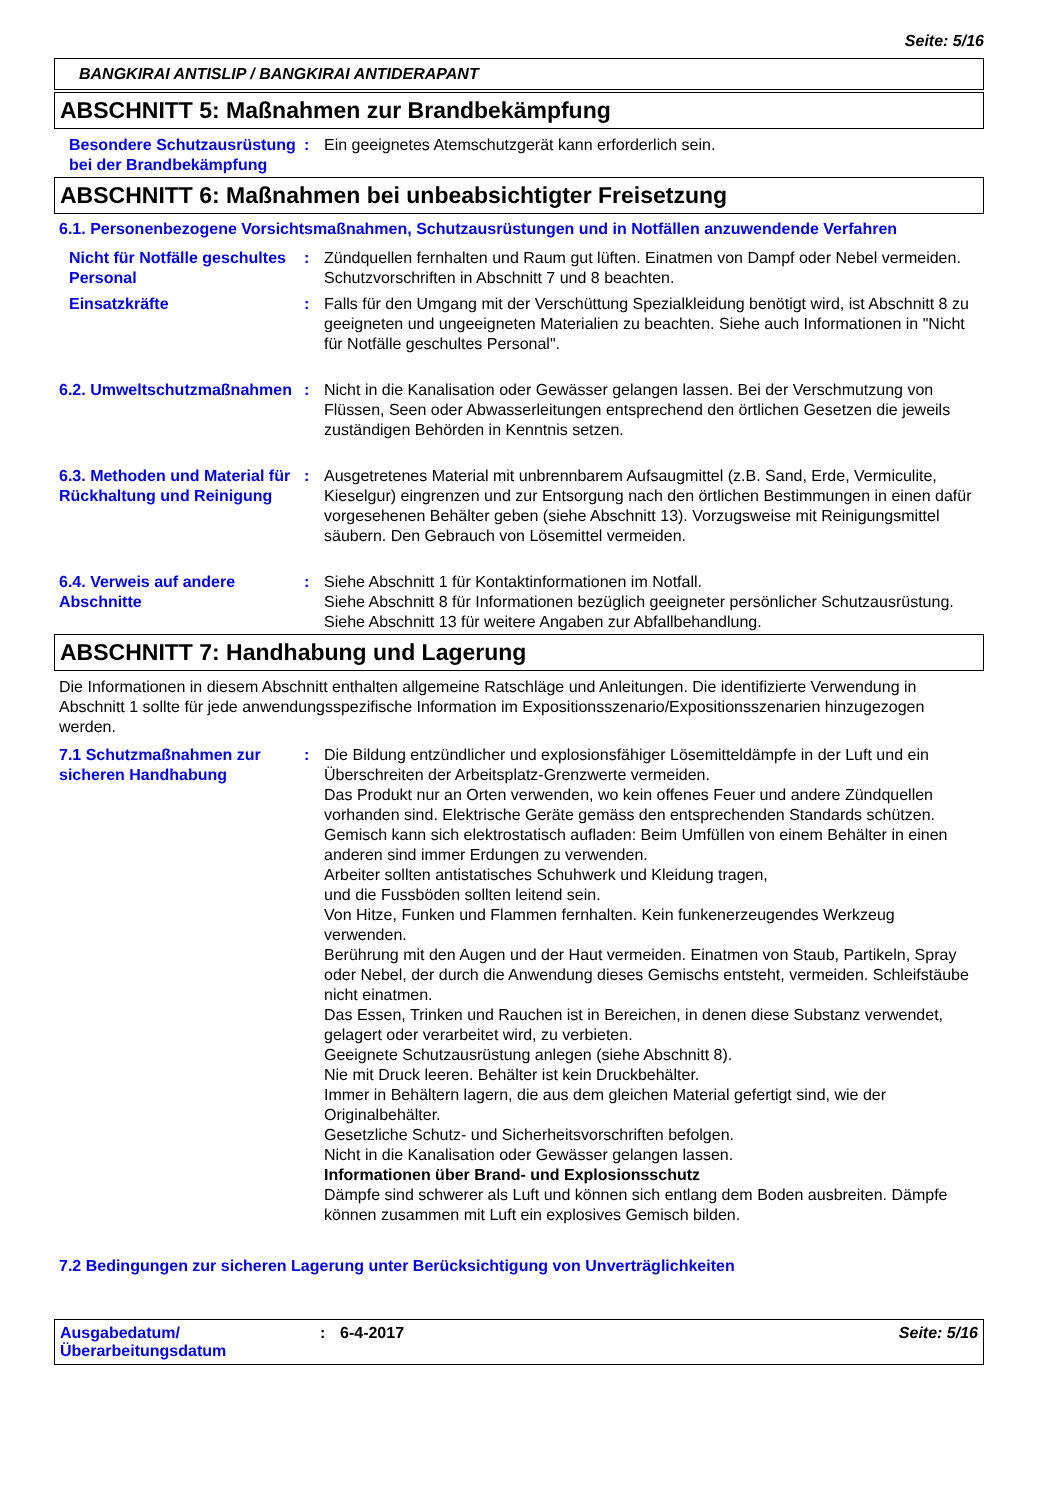Seite: 5/16
BANGKIRAI ANTISLIP / BANGKIRAI ANTIDERAPANT
ABSCHNITT 5: Maßnahmen zur Brandbekämpfung
Besondere Schutzausrüstung bei der Brandbekämpfung
: Ein geeignetes Atemschutzgerät kann erforderlich sein.
ABSCHNITT 6: Maßnahmen bei unbeabsichtigter Freisetzung
6.1. Personenbezogene Vorsichtsmaßnahmen, Schutzausrüstungen und in Notfällen anzuwendende Verfahren
Nicht für Notfälle geschultes Personal
: Zündquellen fernhalten und Raum gut lüften. Einatmen von Dampf oder Nebel vermeiden. Schutzvorschriften in Abschnitt 7 und 8 beachten.
Einsatzkräfte : Falls für den Umgang mit der Verschüttung Spezialkleidung benötigt wird, ist Abschnitt 8 zu geeigneten und ungeeigneten Materialien zu beachten. Siehe auch Informationen in "Nicht für Notfälle geschultes Personal".
6.2. Umweltschutzmaßnahmen : Nicht in die Kanalisation oder Gewässer gelangen lassen. Bei der Verschmutzung von Flüssen, Seen oder Abwasserleitungen entsprechend den örtlichen Gesetzen die jeweils zuständigen Behörden in Kenntnis setzen.
6.3. Methoden und Material für Rückhaltung und Reinigung
: Ausgetretenes Material mit unbrennbarem Aufsaugmittel (z.B. Sand, Erde, Vermiculite, Kieselgur) eingrenzen und zur Entsorgung nach den örtlichen Bestimmungen in einen dafür vorgesehenen Behälter geben (siehe Abschnitt 13). Vorzugsweise mit Reinigungsmittel säubern. Den Gebrauch von Lösemittel vermeiden.
6.4. Verweis auf andere Abschnitte
: Siehe Abschnitt 1 für Kontaktinformationen im Notfall.
Siehe Abschnitt 8 für Informationen bezüglich geeigneter persönlicher Schutzausrüstung.
Siehe Abschnitt 13 für weitere Angaben zur Abfallbehandlung.
ABSCHNITT 7: Handhabung und Lagerung
Die Informationen in diesem Abschnitt enthalten allgemeine Ratschläge und Anleitungen. Die identifizierte Verwendung in Abschnitt 1 sollte für jede anwendungsspezifische Information im Expositionsszenario/Expositionsszenarien hinzugezogen werden.
7.1 Schutzmaßnahmen zur sicheren Handhabung
: Die Bildung entzündlicher und explosionsfähiger Lösemitteldämpfe in der Luft und ein Überschreiten der Arbeitsplatz-Grenzwerte vermeiden.
Das Produkt nur an Orten verwenden, wo kein offenes Feuer und andere Zündquellen vorhanden sind. Elektrische Geräte gemäss den entsprechenden Standards schützen.
Gemisch kann sich elektrostatisch aufladen: Beim Umfüllen von einem Behälter in einen anderen sind immer Erdungen zu verwenden.
Arbeiter sollten antistatisches Schuhwerk und Kleidung tragen,
und die Fussböden sollten leitend sein.
Von Hitze, Funken und Flammen fernhalten. Kein funkenerzeugendes Werkzeug verwenden.
Berührung mit den Augen und der Haut vermeiden. Einatmen von Staub, Partikeln, Spray oder Nebel, der durch die Anwendung dieses Gemischs entsteht, vermeiden. Schleifstäube nicht einatmen.
Das Essen, Trinken und Rauchen ist in Bereichen, in denen diese Substanz verwendet, gelagert oder verarbeitet wird, zu verbieten.
Geeignete Schutzausrüstung anlegen (siehe Abschnitt 8).
Nie mit Druck leeren. Behälter ist kein Druckbehälter.
Immer in Behältern lagern, die aus dem gleichen Material gefertigt sind, wie der Originalbehälter.
Gesetzliche Schutz- und Sicherheitsvorschriften befolgen.
Nicht in die Kanalisation oder Gewässer gelangen lassen.
Informationen über Brand- und Explosionsschutz
Dämpfe sind schwerer als Luft und können sich entlang dem Boden ausbreiten. Dämpfe können zusammen mit Luft ein explosives Gemisch bilden.
7.2 Bedingungen zur sicheren Lagerung unter Berücksichtigung von Unverträglichkeiten
Ausgabedatum/ Überarbeitungsdatum
: 6-4-2017 Seite: 5/16